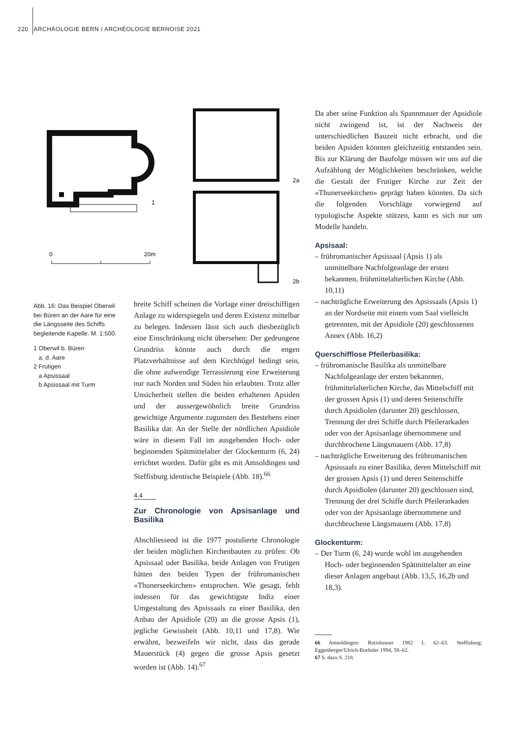220 ARCHÄOLOGIE BERN / ARCHÉOLOGIE BERNOISE 2021
1
0
20m
2a
2b
Abb. 16: Das Beispiel Oberwil bei Büren an der Aare für eine die Längsseite des Schiffs begleitende Kapelle. M. 1:500.
1 Oberwil b. Büren
a. d. Aare
2 Frutigen
a Apsissaal
b Apsissaal mit Turm
breite Schiff scheinen die Vorlage einer dreischiffigen Anlage zu widerspiegeln und deren Existenz mittelbar zu belegen. Indessen lässt sich auch diesbezüglich eine Einschränkung nicht übersehen: Der gedrungene Grundriss könnte auch durch die engen Platzverhältnisse auf dem Kirchhügel bedingt sein, die ohne aufwendige Terrassierung eine Erweiterung nur nach Norden und Süden hin erlaubten. Trotz aller Unsicherheit stellen die beiden erhaltenen Apsiden und der aussergewöhnlich breite Grundriss gewichtige Argumente zugunsten des Bestehens einer Basilika dar. An der Stelle der nördlichen Apsidiole wäre in diesem Fall im ausgehenden Hoch- oder beginnenden Spätmittelalter der Glockenturm (6, 24) errichtet worden. Dafür gibt es mit Amsoldingen und Steffisburg identische Beispiele (Abb. 18).<sup>66</sup>
4.4
Zur Chronologie von Apsisanlage und Basilika
Abschliessend ist die 1977 postulierte Chronologie der beiden möglichen Kirchenbauten zu prüfen: Ob Apsissaal oder Basilika, beide Anlagen von Frutigen hätten den beiden Typen der frühromanischen «Thunerseekirchen» entsprochen. Wie gesagt, fehlt indessen für das gewichtigste Indiz einer Umgestaltung des Apsissaals zu einer Basilika, den Anbau der Apsidiole (20) an die grosse Apsis (1), jegliche Gewissheit (Abb. 10,11 und 17,8). Wie erwähnt, bezweifeln wir nicht, dass das gerade Mauerstück (4) gegen die grosse Apsis gesetzt worden ist (Abb. 14).<sup>67</sup>
Da aber seine Funktion als Spannmauer der Apsidiole nicht zwingend ist, ist der Nachweis der unterschiedlichen Bauzeit nicht erbracht, und die beiden Apsiden könnten gleichzeitig entstanden sein. Bis zur Klärung der Baufolge müssen wir uns auf die Aufzählung der Möglichkeiten beschränken, welche die Gestalt der Frutiger Kirche zur Zeit der «Thunerseekirchen» geprägt haben könnten. Da sich die folgenden Vorschläge vorwiegend auf typologische Aspekte stützen, kann es sich nur um Modelle handeln.
Apsisaal:
– frühromanischer Apsissaal (Apsis 1) als unmittelbare Nachfolgeanlage der ersten bekannten, frühmittelalterlichen Kirche (Abb. 10,11)
– nachträgliche Erweiterung des Apsissaals (Apsis 1) an der Nordseite mit einem vom Saal vielleicht getrennten, mit der Apsidiole (20) geschlossenen Annex (Abb. 16,2)
Querschifflose Pfeilerbasilika:
– frühromanische Basilika als unmittelbare Nachfolgeanlage der ersten bekannten, frühmittelalterlichen Kirche, das Mittelschiff mit der grossen Apsis (1) und deren Seitenschiffe durch Apsidiolen (darunter 20) geschlossen, Trennung der drei Schiffe durch Pfeilerarkaden oder von der Apsisanlage übernommene und durchbrochene Längsmauern (Abb. 17,8)
– nachträgliche Erweiterung des frühromanischen Apsissaals zu einer Basilika, deren Mittelschiff mit der grossen Apsis (1) und deren Seitenschiffe durch Apsidiolen (darunter 20) geschlossen sind, Trennung der drei Schiffe durch Pfeilerarkaden oder von der Apsisanlage übernommene und durchbrochene Längsmauern (Abb. 17,8)
Glockenturm:
– Der Turm (6, 24) wurde wohl im ausgehenden Hoch- oder beginnenden Spätmittelalter an eine dieser Anlagen angebaut (Abb. 13,5, 16,2b und 18,3).
66 Amsoldingen: Rutishauser 1982 I, 62–63. Steffisburg: Eggenberger/Ulrich-Bochsler 1994, 58–62.
67 S. dazu S. 218.